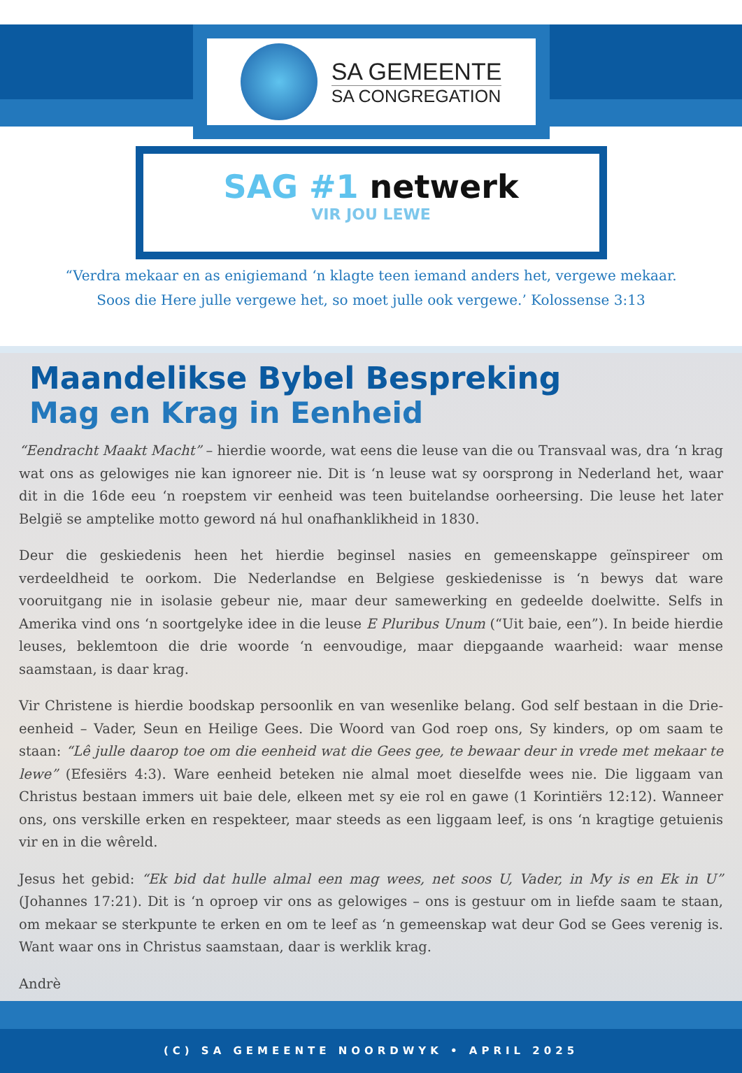SA GEMEENTE
SA CONGREGATION
SAG #1 netwerk
VIR JOU LEWE
“Verdra mekaar en as enigiemand ‘n klagte teen iemand anders het, vergewe mekaar.
Soos die Here julle vergewe het, so moet julle ook vergewe.’ Kolossense 3:13
Maandelikse Bybel Bespreking
Mag en Krag in Eenheid
“Eendracht Maakt Macht” – hierdie woorde, wat eens die leuse van die ou Transvaal was, dra ‘n krag wat ons as gelowiges nie kan ignoreer nie. Dit is ‘n leuse wat sy oorsprong in Nederland het, waar dit in die 16de eeu ‘n roepstem vir eenheid was teen buitelandse oorheersing. Die leuse het later België se amptelike motto geword ná hul onafhanklikheid in 1830.
Deur die geskiedenis heen het hierdie beginsel nasies en gemeenskappe geïnspireer om verdeeldheid te oorkom. Die Nederlandse en Belgiese geskiedenisse is ‘n bewys dat ware vooruitgang nie in isolasie gebeur nie, maar deur samewerking en gedeelde doelwitte. Selfs in Amerika vind ons ‘n soortgelyke idee in die leuse E Pluribus Unum (“Uit baie, een”). In beide hierdie leuses, beklemtoon die drie woorde ‘n eenvoudige, maar diepgaande waarheid: waar mense saamstaan, is daar krag.
Vir Christene is hierdie boodskap persoonlik en van wesenlike belang. God self bestaan in die Drie-eenheid – Vader, Seun en Heilige Gees. Die Woord van God roep ons, Sy kinders, op om saam te staan: “Lê julle daarop toe om die eenheid wat die Gees gee, te bewaar deur in vrede met mekaar te lewe” (Efesiërs 4:3). Ware eenheid beteken nie almal moet dieselfde wees nie. Die liggaam van Christus bestaan immers uit baie dele, elkeen met sy eie rol en gawe (1 Korintiërs 12:12). Wanneer ons, ons verskille erken en respekteer, maar steeds as een liggaam leef, is ons ‘n kragtige getuienis vir en in die wêreld.
Jesus het gebid: “Ek bid dat hulle almal een mag wees, net soos U, Vader, in My is en Ek in U” (Johannes 17:21). Dit is ‘n oproep vir ons as gelowiges – ons is gestuur om in liefde saam te staan, om mekaar se sterkpunte te erken en om te leef as ‘n gemeenskap wat deur God se Gees verenig is. Want waar ons in Christus saamstaan, daar is werklik krag.
Andrè
(C) SA GEMEENTE NOORDWYK • APRIL 2025